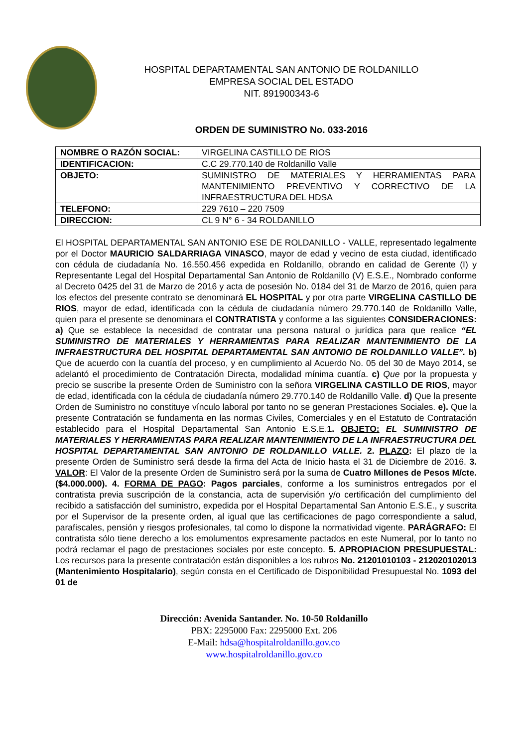HOSPITAL DEPARTAMENTAL SAN ANTONIO DE ROLDANILLO
EMPRESA SOCIAL DEL ESTADO
NIT. 891900343-6
ORDEN DE SUMINISTRO No. 033-2016
| NOMBRE O RAZÓN SOCIAL: | VIRGELINA CASTILLO DE RIOS |
| IDENTIFICACION: | C.C 29.770.140 de Roldanillo Valle |
| OBJETO: | SUMINISTRO DE MATERIALES Y HERRAMIENTAS PARA MANTENIMIENTO PREVENTIVO Y CORRECTIVO DE LA INFRAESTRUCTURA DEL HDSA |
| TELEFONO: | 229 7610 – 220 7509 |
| DIRECCION: | CL 9 N° 6 - 34 ROLDANILLO |
El HOSPITAL DEPARTAMENTAL SAN ANTONIO ESE DE ROLDANILLO - VALLE, representado legalmente por el Doctor MAURICIO SALDARRIAGA VINASCO, mayor de edad y vecino de esta ciudad, identificado con cédula de ciudadanía No. 16.550.456 expedida en Roldanillo, obrando en calidad de Gerente (I) y Representante Legal del Hospital Departamental San Antonio de Roldanillo (V) E.S.E., Nombrado conforme al Decreto 0425 del 31 de Marzo de 2016 y acta de posesión No. 0184 del 31 de Marzo de 2016, quien para los efectos del presente contrato se denominará EL HOSPITAL y por otra parte VIRGELINA CASTILLO DE RIOS, mayor de edad, identificada con la cédula de ciudadanía número 29.770.140 de Roldanillo Valle, quien para el presente se denominara el CONTRATISTA y conforme a las siguientes CONSIDERACIONES: a) Que se establece la necesidad de contratar una persona natural o jurídica para que realice “EL SUMINISTRO DE MATERIALES Y HERRAMIENTAS PARA REALIZAR MANTENIMIENTO DE LA INFRAESTRUCTURA DEL HOSPITAL DEPARTAMENTAL SAN ANTONIO DE ROLDANILLO VALLE”. b) Que de acuerdo con la cuantía del proceso, y en cumplimiento al Acuerdo No. 05 del 30 de Mayo 2014, se adelantó el procedimiento de Contratación Directa, modalidad mínima cuantía. c) Que por la propuesta y precio se suscribe la presente Orden de Suministro con la señora VIRGELINA CASTILLO DE RIOS, mayor de edad, identificada con la cédula de ciudadanía número 29.770.140 de Roldanillo Valle. d) Que la presente Orden de Suministro no constituye vínculo laboral por tanto no se generan Prestaciones Sociales. e). Que la presente Contratación se fundamenta en las normas Civiles, Comerciales y en el Estatuto de Contratación establecido para el Hospital Departamental San Antonio E.S.E.1. OBJETO: EL SUMINISTRO DE MATERIALES Y HERRAMIENTAS PARA REALIZAR MANTENIMIENTO DE LA INFRAESTRUCTURA DEL HOSPITAL DEPARTAMENTAL SAN ANTONIO DE ROLDANILLO VALLE. 2. PLAZO: El plazo de la presente Orden de Suministro será desde la firma del Acta de Inicio hasta el 31 de Diciembre de 2016. 3. VALOR: El Valor de la presente Orden de Suministro será por la suma de Cuatro Millones de Pesos M/cte. ($4.000.000). 4. FORMA DE PAGO: Pagos parciales, conforme a los suministros entregados por el contratista previa suscripción de la constancia, acta de supervisión y/o certificación del cumplimiento del recibido a satisfacción del suministro, expedida por el Hospital Departamental San Antonio E.S.E., y suscrita por el Supervisor de la presente orden, al igual que las certificaciones de pago correspondiente a salud, parafiscales, pensión y riesgos profesionales, tal como lo dispone la normatividad vigente. PARÁGRAFO: El contratista sólo tiene derecho a los emolumentos expresamente pactados en este Numeral, por lo tanto no podrá reclamar el pago de prestaciones sociales por este concepto. 5. APROPIACION PRESUPUESTAL: Los recursos para la presente contratación están disponibles a los rubros No. 21201010103 - 212020102013 (Mantenimiento Hospitalario), según consta en el Certificado de Disponibilidad Presupuestal No. 1093 del 01 de
Dirección: Avenida Santander. No. 10-50 Roldanillo
PBX: 2295000 Fax: 2295000 Ext. 206
E-Mail: hdsa@hospitalroldanillo.gov.co
www.hospitalroldanillo.gov.co